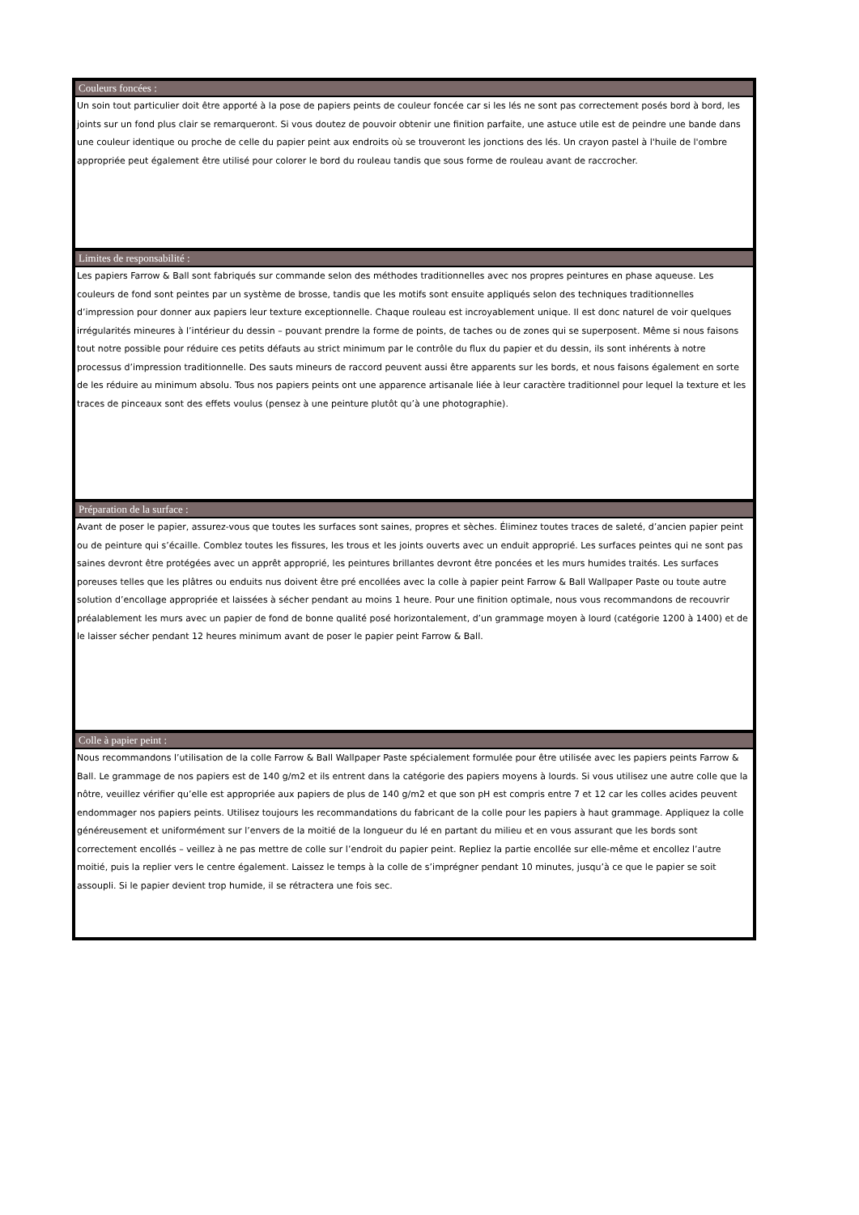Couleurs foncées :
Un soin tout particulier doit être apporté à la pose de papiers peints de couleur foncée car si les lés ne sont pas correctement posés bord à bord, les joints sur un fond plus clair se remarqueront. Si vous doutez de pouvoir obtenir une finition parfaite, une astuce utile est de peindre une bande dans une couleur identique ou proche de celle du papier peint aux endroits où se trouveront les jonctions des lés. Un crayon pastel à l'huile de l'ombre appropriée peut également être utilisé pour colorer le bord du rouleau tandis que sous forme de rouleau avant de raccrocher.
Limites de responsabilité :
Les papiers Farrow & Ball sont fabriqués sur commande selon des méthodes traditionnelles avec nos propres peintures en phase aqueuse. Les couleurs de fond sont peintes par un système de brosse, tandis que les motifs sont ensuite appliqués selon des techniques traditionnelles d’impression pour donner aux papiers leur texture exceptionnelle. Chaque rouleau est incroyablement unique. Il est donc naturel de voir quelques irrégularités mineures à l’intérieur du dessin – pouvant prendre la forme de points, de taches ou de zones qui se superposent. Même si nous faisons tout notre possible pour réduire ces petits défauts au strict minimum par le contrôle du flux du papier et du dessin, ils sont inhérents à notre processus d’impression traditionnelle. Des sauts mineurs de raccord peuvent aussi être apparents sur les bords, et nous faisons également en sorte de les réduire au minimum absolu. Tous nos papiers peints ont une apparence artisanale liée à leur caractère traditionnel pour lequel la texture et les traces de pinceaux sont des effets voulus (pensez à une peinture plutôt qu’à une photographie).
Préparation de la surface :
Avant de poser le papier, assurez-vous que toutes les surfaces sont saines, propres et sèches. Éliminez toutes traces de saleté, d’ancien papier peint ou de peinture qui s’écaille. Comblez toutes les fissures, les trous et les joints ouverts avec un enduit approprié. Les surfaces peintes qui ne sont pas saines devront être protégées avec un apprêt approprié, les peintures brillantes devront être poncées et les murs humides traités. Les surfaces poreuses telles que les plâtres ou enduits nus doivent être pré encollées avec la colle à papier peint Farrow & Ball Wallpaper Paste ou toute autre solution d’encollage appropriée et laissées à sécher pendant au moins 1 heure. Pour une finition optimale, nous vous recommandons de recouvrir préalablement les murs avec un papier de fond de bonne qualité posé horizontalement, d’un grammage moyen à lourd (catégorie 1200 à 1400) et de le laisser sécher pendant 12 heures minimum avant de poser le papier peint Farrow & Ball.
Colle à papier peint :
Nous recommandons l’utilisation de la colle Farrow & Ball Wallpaper Paste spécialement formulée pour être utilisée avec les papiers peints Farrow & Ball. Le grammage de nos papiers est de 140 g/m2 et ils entrent dans la catégorie des papiers moyens à lourds. Si vous utilisez une autre colle que la nôtre, veuillez vérifier qu’elle est appropriée aux papiers de plus de 140 g/m2 et que son pH est compris entre 7 et 12 car les colles acides peuvent endommager nos papiers peints. Utilisez toujours les recommandations du fabricant de la colle pour les papiers à haut grammage. Appliquez la colle généreusement et uniformément sur l’envers de la moitié de la longueur du lé en partant du milieu et en vous assurant que les bords sont correctement encollés – veillez à ne pas mettre de colle sur l’endroit du papier peint. Repliez la partie encollée sur elle-même et encollez l’autre moitié, puis la replier vers le centre également. Laissez le temps à la colle de s’imprégner pendant 10 minutes, jusqu’à ce que le papier se soit assoupli. Si le papier devient trop humide, il se rétractera une fois sec.